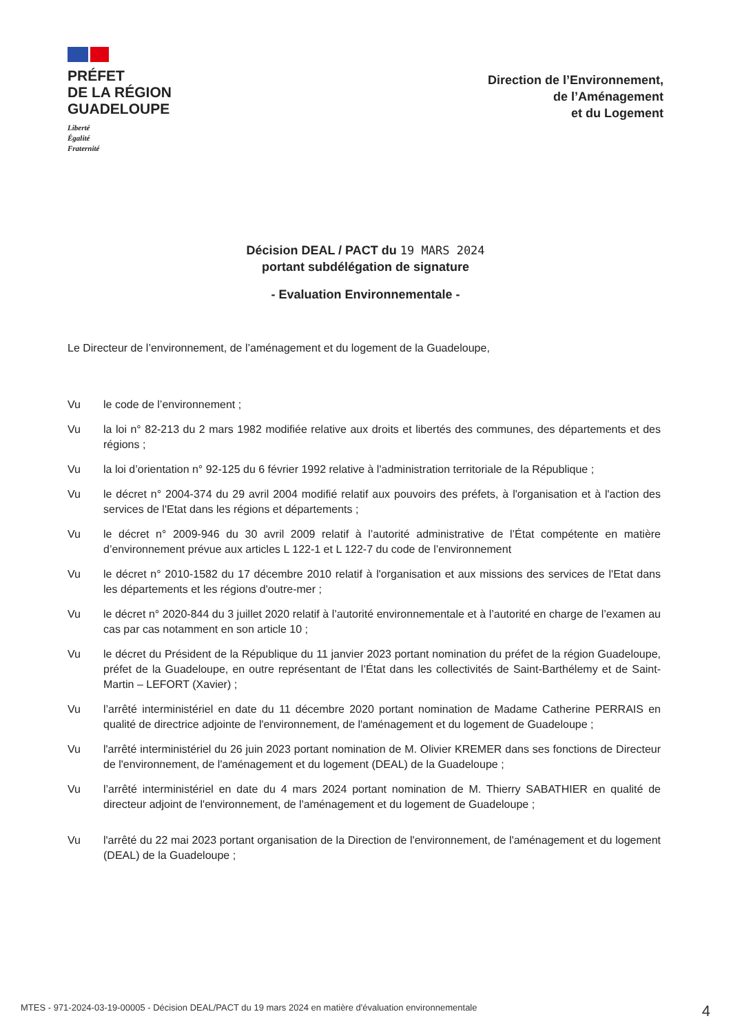PRÉFET
DE LA RÉGION
GUADELOUPE
Liberté
Égalité
Fraternité
Direction de l’Environnement,
de l’Aménagement
et du Logement
Décision DEAL / PACT du 19 MARS 2024
portant subdélégation de signature
- Evaluation Environnementale -
Le Directeur de l’environnement, de l’aménagement et du logement de la Guadeloupe,
Vu le code de l’environnement ;
Vu la loi n° 82-213 du 2 mars 1982 modifiée relative aux droits et libertés des communes, des départements et des régions ;
Vu la loi d’orientation n° 92-125 du 6 février 1992 relative à l'administration territoriale de la République ;
Vu le décret n° 2004-374 du 29 avril 2004 modifié relatif aux pouvoirs des préfets, à l'organisation et à l'action des services de l'Etat dans les régions et départements ;
Vu le décret n° 2009-946 du 30 avril 2009 relatif à l’autorité administrative de l’État compétente en matière d’environnement prévue aux articles L 122-1 et L 122-7 du code de l’environnement
Vu le décret n° 2010-1582 du 17 décembre 2010 relatif à l'organisation et aux missions des services de l'Etat dans les départements et les régions d'outre-mer ;
Vu le décret n° 2020-844 du 3 juillet 2020 relatif à l’autorité environnementale et à l’autorité en charge de l’examen au cas par cas notamment en son article 10 ;
Vu le décret du Président de la République du 11 janvier 2023 portant nomination du préfet de la région Guadeloupe, préfet de la Guadeloupe, en outre représentant de l’État dans les collectivités de Saint-Barthélemy et de Saint-Martin – LEFORT (Xavier) ;
Vu l’arrêté interministériel en date du 11 décembre 2020 portant nomination de Madame Catherine PERRAIS en qualité de directrice adjointe de l'environnement, de l'aménagement et du logement de Guadeloupe ;
Vu l'arrêté interministériel du 26 juin 2023 portant nomination de M. Olivier KREMER dans ses fonctions de Directeur de l'environnement, de l'aménagement et du logement (DEAL) de la Guadeloupe ;
Vu l’arrêté interministériel en date du 4 mars 2024 portant nomination de M. Thierry SABATHIER en qualité de directeur adjoint de l'environnement, de l'aménagement et du logement de Guadeloupe ;
Vu l'arrêté du 22 mai 2023 portant organisation de la Direction de l'environnement, de l'aménagement et du logement (DEAL) de la Guadeloupe ;
MTES - 971-2024-03-19-00005 - Décision DEAL/PACT du 19 mars 2024 en matière d'évaluation environnementale 4